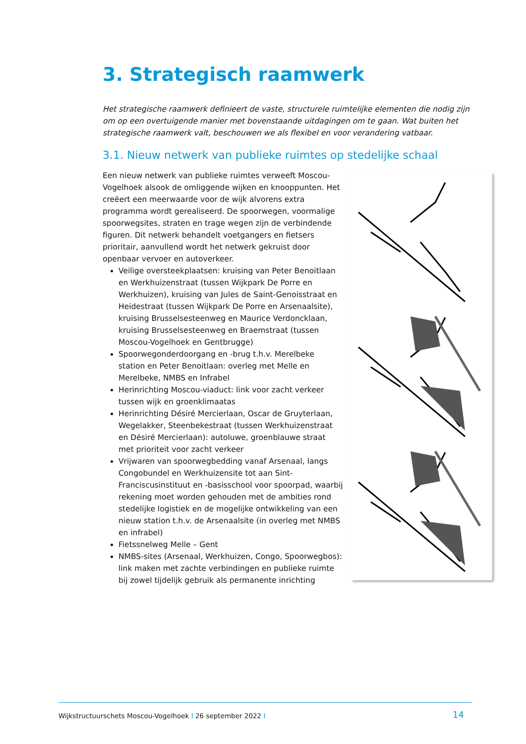3. Strategisch raamwerk
Het strategische raamwerk definieert de vaste, structurele ruimtelijke elementen die nodig zijn om op een overtuigende manier met bovenstaande uitdagingen om te gaan. Wat buiten het strategische raamwerk valt, beschouwen we als flexibel en voor verandering vatbaar.
3.1. Nieuw netwerk van publieke ruimtes op stedelijke schaal
Een nieuw netwerk van publieke ruimtes verweeft Moscou-Vogelhoek alsook de omliggende wijken en knooppunten. Het creëert een meerwaarde voor de wijk alvorens extra programma wordt gerealiseerd. De spoorwegen, voormalige spoorwegsites, straten en trage wegen zijn de verbindende figuren. Dit netwerk behandelt voetgangers en fietsers prioritair, aanvullend wordt het netwerk gekruist door openbaar vervoer en autoverkeer.
Veilige oversteekplaatsen: kruising van Peter Benoitlaan en Werkhuizenstraat (tussen Wijkpark De Porre en Werkhuizen), kruising van Jules de Saint-Genoisstraat en Heidestraat (tussen Wijkpark De Porre en Arsenaalsite), kruising Brusselsesteenweg en Maurice Verdoncklaan, kruising Brusselsesteenweg en Braemstraat (tussen Moscou-Vogelhoek en Gentbrugge)
Spoorwegonderdoorgang en -brug t.h.v. Merelbeke station en Peter Benoitlaan: overleg met Melle en Merelbeke, NMBS en Infrabel
Herinrichting Moscou-viaduct: link voor zacht verkeer tussen wijk en groenklimaatas
Herinrichting Désiré Mercierlaan, Oscar de Gruyterlaan, Wegelakker, Steenbekestraat (tussen Werkhuizenstraat en Désiré Mercierlaan): autoluwe, groenblauwe straat met prioriteit voor zacht verkeer
Vrijwaren van spoorwegbedding vanaf Arsenaal, langs Congobundel en Werkhuizensite tot aan Sint-Franciscusinstituut en -basisschool voor spoorpad, waarbij rekening moet worden gehouden met de ambities rond stedelijke logistiek en de mogelijke ontwikkeling van een nieuw station t.h.v. de Arsenaalsite (in overleg met NMBS en infrabel)
Fietssnelweg Melle – Gent
NMBS-sites (Arsenaal, Werkhuizen, Congo, Spoorwegbos): link maken met zachte verbindingen en publieke ruimte bij zowel tijdelijk gebruik als permanente inrichting
Wijkstructuurschets Moscou-Vogelhoek I 26 september 2022 I
14